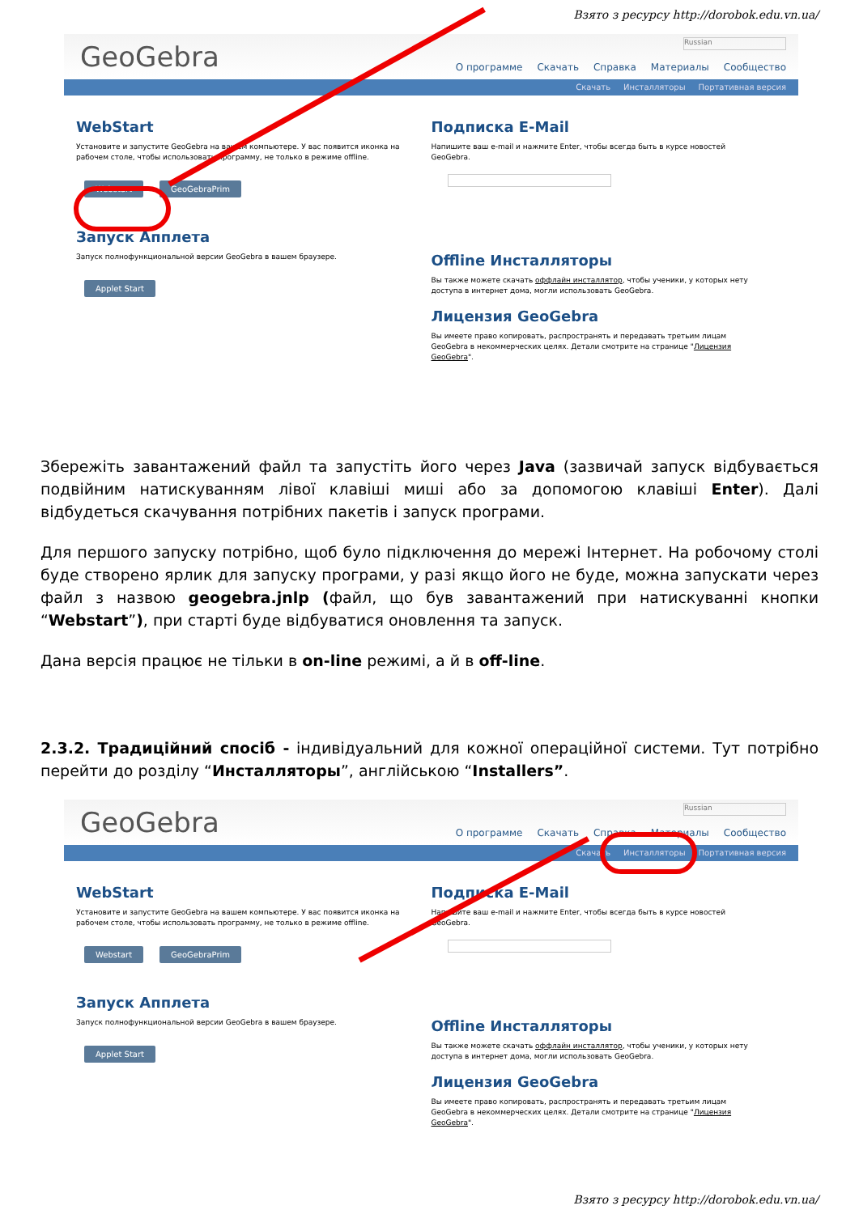Взято з ресурсу http://dorobok.edu.vn.ua/
GeoGebra Russian
О программе Скачать Справка Материалы Сообщество
Скачать Инсталляторы Портативная версия
WebStart
Установите и запустите GeoGebra на вашем компьютере. У вас появится иконка на рабочем столе, чтобы использовать программу, не только в режиме offline.
Webstart GeoGebraPrim
Запуск Апплета
Запуск полнофункциональной версии GeoGebra в вашем браузере.
Applet Start
Подписка E-Mail
Напишите ваш e-mail и нажмите Enter, чтобы всегда быть в курсе новостей GeoGebra.
Offline Инсталляторы
Вы также можете скачать оффлайн инсталлятор, чтобы ученики, у которых нету доступа в интернет дома, могли использовать GeoGebra.
Лицензия GeoGebra
Вы имеете право копировать, распространять и передавать третьим лицам GeoGebra в некоммерческих целях. Детали смотрите на странице "Лицензия GeoGebra".
Збережіть завантажений файл та запустіть його через Java (зазвичай запуск відбувається подвійним натискуванням лівої клавіші миші або за допомогою клавіші Enter). Далі відбудеться скачування потрібних пакетів і запуск програми.
Для першого запуску потрібно, щоб було підключення до мережі Інтернет. На робочому столі буде створено ярлик для запуску програми, у разі якщо його не буде, можна запускати через файл з назвою geogebra.jnlp (файл, що був завантажений при натискуванні кнопки “Webstart”), при старті буде відбуватися оновлення та запуск.
Дана версія працює не тільки в on-line режимі, а й в off-line.
2.3.2. Традиційний спосіб - індивідуальний для кожної операційної системи. Тут потрібно перейти до розділу “Инсталляторы”, англійською “Installers”.
GeoGebra Russian
О программе Скачать Справка Материалы Сообщество
Скачать Инсталляторы Портативная версия
WebStart
Установите и запустите GeoGebra на вашем компьютере. У вас появится иконка на рабочем столе, чтобы использовать программу, не только в режиме offline.
Webstart GeoGebraPrim
Запуск Апплета
Запуск полнофункциональной версии GeoGebra в вашем браузере.
Applet Start
Подписка E-Mail
Напишите ваш e-mail и нажмите Enter, чтобы всегда быть в курсе новостей GeoGebra.
Offline Инсталляторы
Вы также можете скачать оффлайн инсталлятор, чтобы ученики, у которых нету доступа в интернет дома, могли использовать GeoGebra.
Лицензия GeoGebra
Вы имеете право копировать, распространять и передавать третьим лицам GeoGebra в некоммерческих целях. Детали смотрите на странице "Лицензия GeoGebra".
Взято з ресурсу http://dorobok.edu.vn.ua/